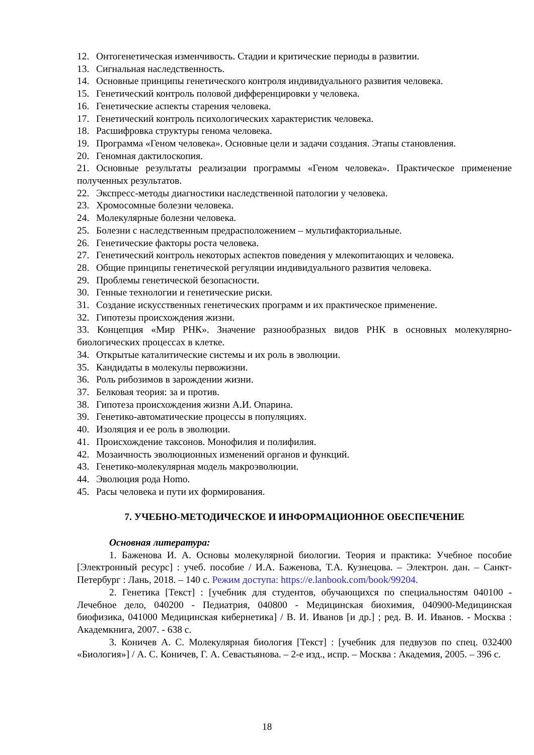12. Онтогенетическая изменчивость. Стадии и критические периоды в развитии.
13. Сигнальная наследственность.
14. Основные принципы генетического контроля индивидуального развития человека.
15. Генетический контроль половой дифференцировки у человека.
16. Генетические аспекты старения человека.
17. Генетический контроль психологических характеристик человека.
18. Расшифровка структуры генома человека.
19. Программа «Геном человека». Основные цели и задачи создания. Этапы становления.
20. Геномная дактилоскопия.
21. Основные результаты реализации программы «Геном человека». Практическое применение полученных результатов.
22. Экспресс-методы диагностики наследственной патологии у человека.
23. Хромосомные болезни человека.
24. Молекулярные болезни человека.
25. Болезни с наследственным предрасположением – мультифакториальные.
26. Генетические факторы роста человека.
27. Генетический контроль некоторых аспектов поведения у млекопитающих и человека.
28. Общие принципы генетической регуляции индивидуального развития человека.
29. Проблемы генетической безопасности.
30. Генные технологии и генетические риски.
31. Создание искусственных генетических программ и их практическое применение.
32. Гипотезы происхождения жизни.
33. Концепция «Мир РНК». Значение разнообразных видов РНК в основных молекулярно-биологических процессах в клетке.
34. Открытые каталитические системы и их роль в эволюции.
35. Кандидаты в молекулы первожизни.
36. Роль рибозимов в зарождении жизни.
37. Белковая теория: за и против.
38. Гипотеза происхождения жизни А.И. Опарина.
39. Генетико-автоматические процессы в популяциях.
40. Изоляция и ее роль в эволюции.
41. Происхождение таксонов. Монофилия и полифилия.
42. Мозаичность эволюционных изменений органов и функций.
43. Генетико-молекулярная модель макроэволюции.
44. Эволюция рода Homo.
45. Расы человека и пути их формирования.
7. УЧЕБНО-МЕТОДИЧЕСКОЕ И ИНФОРМАЦИОННОЕ ОБЕСПЕЧЕНИЕ
Основная литература:
1. Баженова И. А. Основы молекулярной биологии. Теория и практика: Учебное пособие [Электронный ресурс] : учеб. пособие / И.А. Баженова, Т.А. Кузнецова. – Электрон. дан. – Санкт-Петербург : Лань, 2018. – 140 с. Режим доступа: https://e.lanbook.com/book/99204.
2. Генетика [Текст] : [учебник для студентов, обучающихся по специальностям 040100 - Лечебное дело, 040200 - Педиатрия, 040800 - Медицинская биохимия, 040900-Медицинская биофизика, 041000 Медицинская кибернетика] / В. И. Иванов [и др.] ; ред. В. И. Иванов. - Москва : Академкнига, 2007. - 638 с.
3. Коничев А. С. Молекулярная биология [Текст] : [учебник для педвузов по спец. 032400 «Биология»] / А. С. Коничев, Г. А. Севастьянова. – 2-е изд., испр. – Москва : Академия, 2005. – 396 с.
18